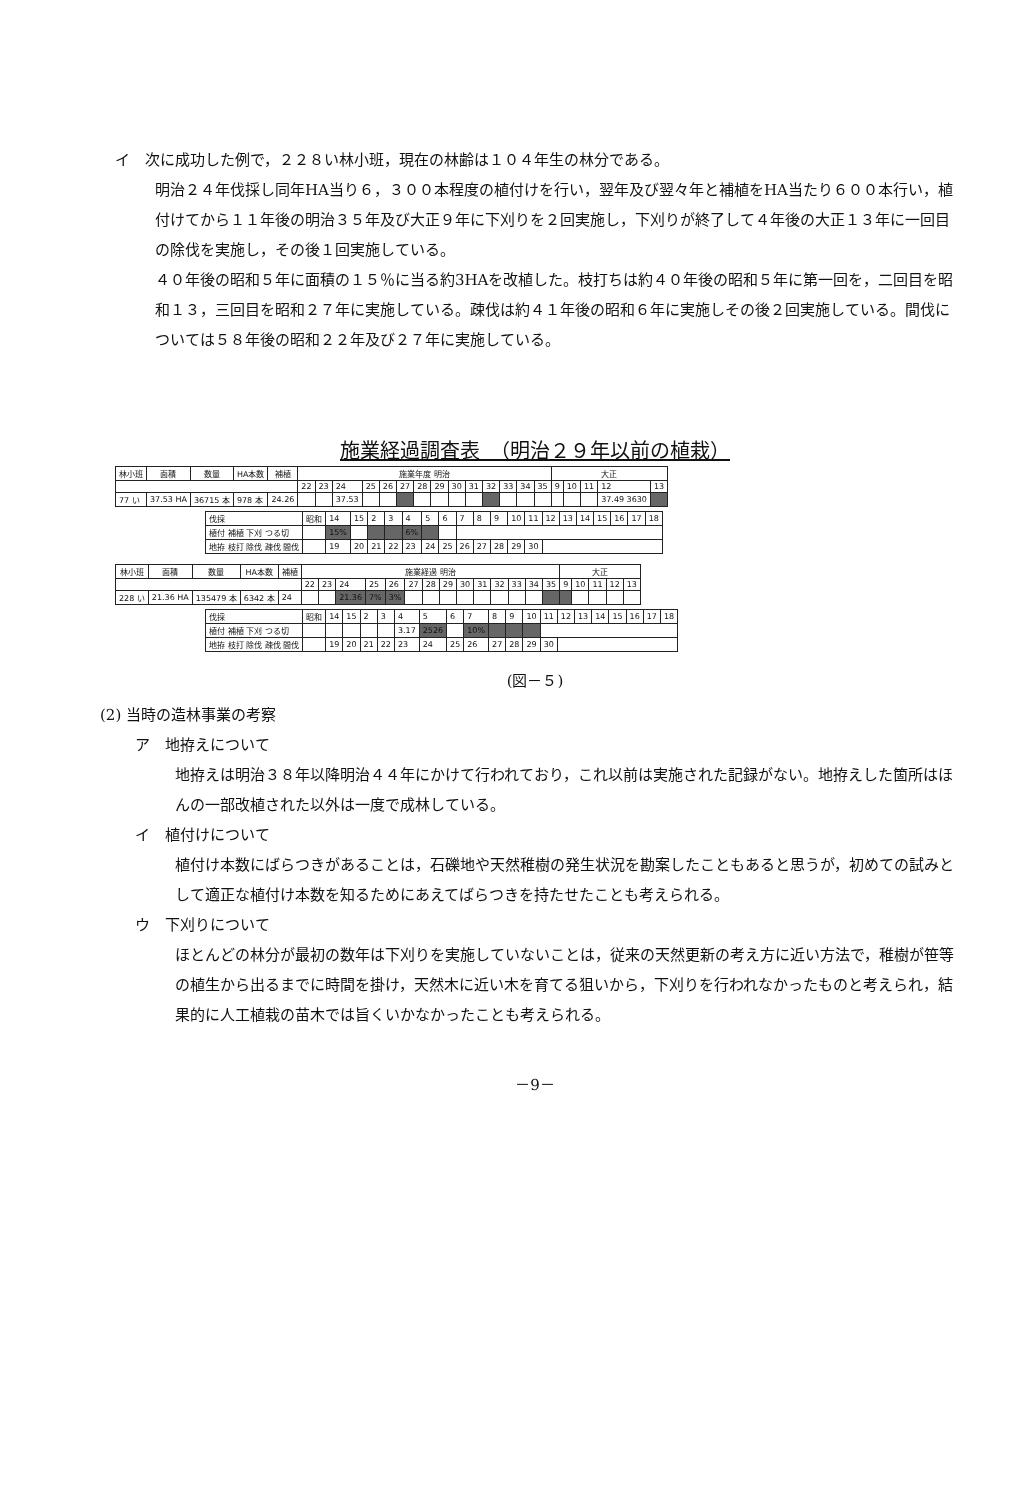イ　次に成功した例で，２２８い林小班，現在の林齢は１０４年生の林分である。
明治２４年伐採し同年HA当り６，３００本程度の植付けを行い，翌年及び翌々年と補植をHA当たり６００本行い，植付けてから１１年後の明治３５年及び大正９年に下刈りを２回実施し，下刈りが終了して４年後の大正１３年に一回目の除伐を実施し，その後１回実施している。
４０年後の昭和５年に面積の１５％に当る約3HAを改植した。枝打ちは約４０年後の昭和５年に第一回を，二回目を昭和１３，三回目を昭和２７年に実施している。疎伐は約４１年後の昭和６年に実施しその後２回実施している。間伐については５８年後の昭和２２年及び２７年に実施している。
施業経過調査表　（明治２９年以前の植栽）
| 林小班 | 面積 | 数量 | HA本数 | 補植 | 施業年度 明治 | | | | | | | | | | | | | | 大正 | | | | |
| --- | --- | --- | --- | --- | --- | --- | --- | --- | --- | --- | --- | --- | --- | --- | --- | --- | --- | --- | --- | --- | --- | --- | --- |
| | | | | | 22 | 23 | 24 | 25 | 26 | 27 | 28 | 29 | 30 | 31 | 32 | 33 | 34 | 35 | 9 | 10 | 11 | 12 | 13 |
| 77 い | 37.53 HA | 36715 本 | 978 本 | 24.26 | | | 37.53 | | | | | | | | | | | | | | | 37.49 3630 | |
| 伐採 | 昭和 | 14 | 15 | 2 | 3 | 4 | 5 | 6 | 7 | 8 | 9 | 10 | 11 | 12 | 13 | 14 | 15 | 16 | 17 | 18 |
| 植付 補植 下刈 つる切 | | 15% | | | | 6% | | | | | | | | | | | | | | |
| 地拵 枝打 除伐 疎伐 間伐 | | 19 | 20 | 21 | 22 | 23 | 24 | 25 | 26 | 27 | 28 | 29 | 30 | | | | | | | |
| 林小班 | 面積 | 数量 | HA本数 | 補植 | 施業経過 明治 | | | | | | | | | | | | | | 大正 | | | | |
| --- | --- | --- | --- | --- | --- | --- | --- | --- | --- | --- | --- | --- | --- | --- | --- | --- | --- | --- | --- | --- | --- | --- | --- |
| | | | | | 22 | 23 | 24 | 25 | 26 | 27 | 28 | 29 | 30 | 31 | 32 | 33 | 34 | 35 | 9 | 10 | 11 | 12 | 13 |
| 228 い | 21.36 HA | 135479 本 | 6342 本 | 24 | | | 21.36 | 7% | 3% | | | | | | | | | | | | | | |
| 伐採 | 昭和 | 14 | 15 | 2 | 3 | 4 | 5 | 6 | 7 | 8 | 9 | 10 | 11 | 12 | 13 | 14 | 15 | 16 | 17 | 18 |
| 植付 補植 下刈 つる切 | | | | | | 3.17 | 2526 | | 10% | | | | | | | | | | | |
| 地拵 枝打 除伐 疎伐 間伐 | | 19 | 20 | 21 | 22 | 23 | 24 | 25 | 26 | 27 | 28 | 29 | 30 | | | | | | | |
(図－５)
(2) 当時の造林事業の考察
ア　地拵えについて
地拵えは明治３８年以降明治４４年にかけて行われており，これ以前は実施された記録がない。地拵えした箇所はほんの一部改植された以外は一度で成林している。
イ　植付けについて
植付け本数にばらつきがあることは，石礫地や天然稚樹の発生状況を勘案したこともあると思うが，初めての試みとして適正な植付け本数を知るためにあえてばらつきを持たせたことも考えられる。
ウ　下刈りについて
ほとんどの林分が最初の数年は下刈りを実施していないことは，従来の天然更新の考え方に近い方法で，稚樹が笹等の植生から出るまでに時間を掛け，天然木に近い木を育てる狙いから，下刈りを行われなかったものと考えられ，結果的に人工植栽の苗木では旨くいかなかったことも考えられる。
－9－